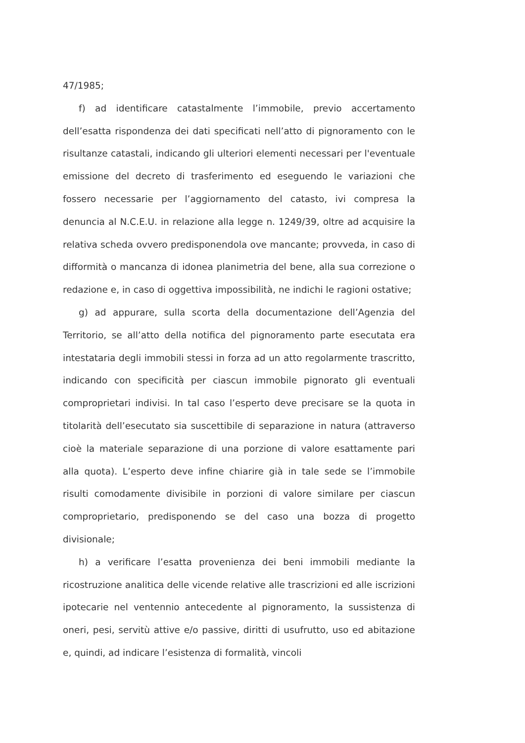47/1985;
f) ad identificare catastalmente l’immobile, previo accertamento dell’esatta rispondenza dei dati specificati nell’atto di pignoramento con le risultanze catastali, indicando gli ulteriori elementi necessari per l'eventuale emissione del decreto di trasferimento ed eseguendo le variazioni che fossero necessarie per l’aggiornamento del catasto, ivi compresa la denuncia al N.C.E.U. in relazione alla legge n. 1249/39, oltre ad acquisire la relativa scheda ovvero predisponendola ove mancante; provveda, in caso di difformità o mancanza di idonea planimetria del bene, alla sua correzione o redazione e, in caso di oggettiva impossibilità, ne indichi le ragioni ostative;
g) ad appurare, sulla scorta della documentazione dell’Agenzia del Territorio, se all’atto della notifica del pignoramento parte esecutata era intestataria degli immobili stessi in forza ad un atto regolarmente trascritto, indicando con specificità per ciascun immobile pignorato gli eventuali comproprietari indivisi. In tal caso l’esperto deve precisare se la quota in titolarità dell’esecutato sia suscettibile di separazione in natura (attraverso cioè la materiale separazione di una porzione di valore esattamente pari alla quota). L’esperto deve infine chiarire già in tale sede se l’immobile risulti comodamente divisibile in porzioni di valore similare per ciascun comproprietario, predisponendo se del caso una bozza di progetto divisionale;
h) a verificare l’esatta provenienza dei beni immobili mediante la ricostruzione analitica delle vicende relative alle trascrizioni ed alle iscrizioni ipotecarie nel ventennio antecedente al pignoramento, la sussistenza di oneri, pesi, servitù attive e/o passive, diritti di usufrutto, uso ed abitazione e, quindi, ad indicare l’esistenza di formalità, vincoli